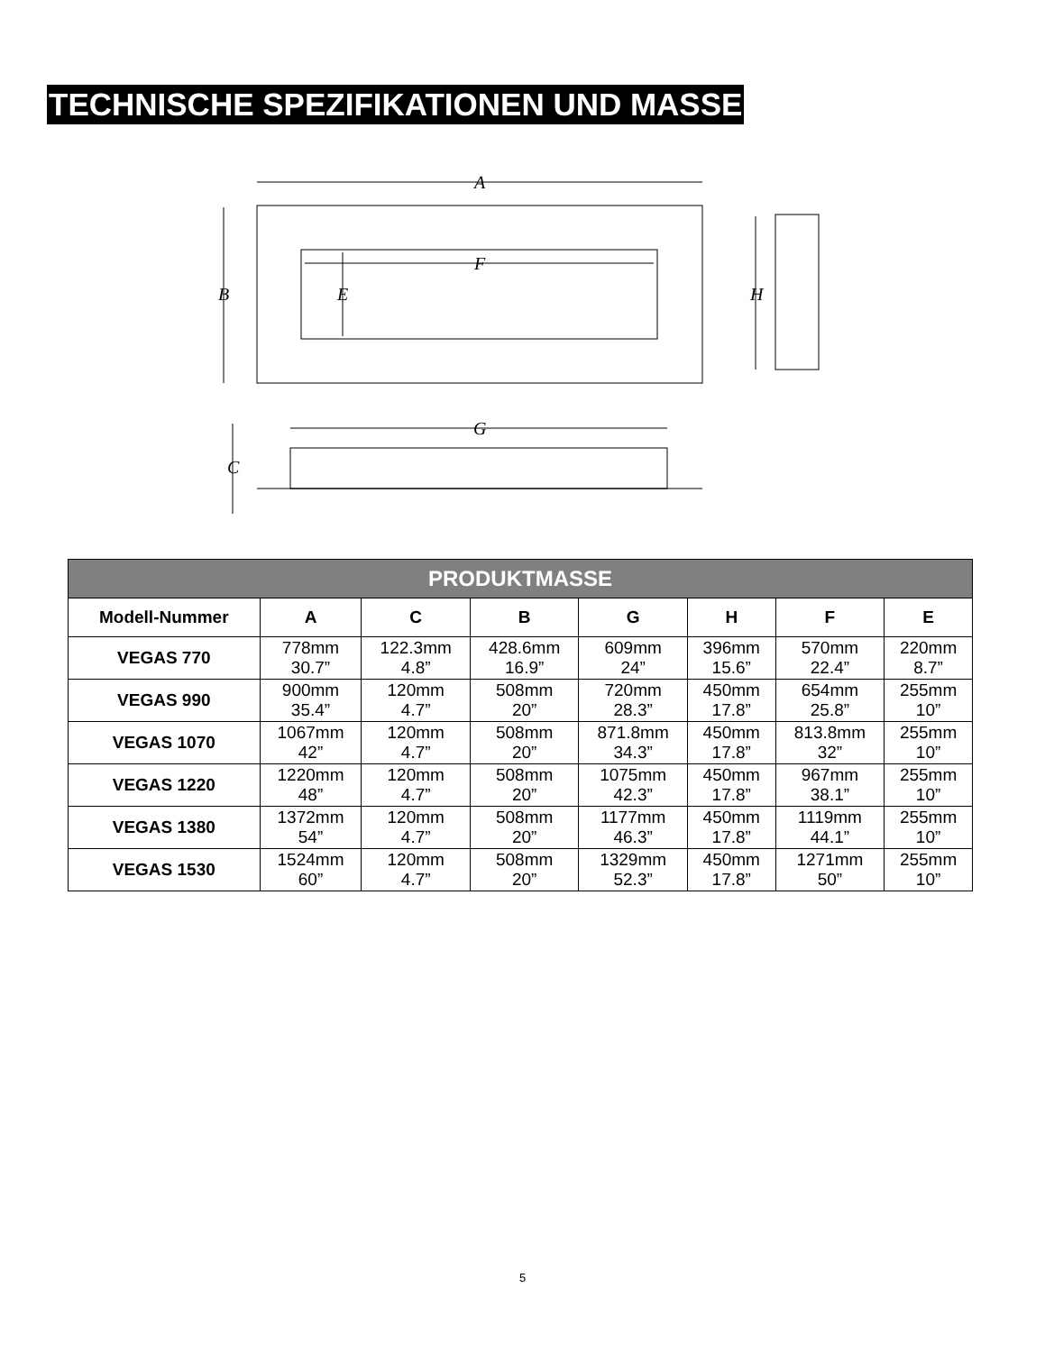TECHNISCHE SPEZIFIKATIONEN UND MASSE
A
B
F
E
H
G
C
| PRODUKTMASSE | | | | | | | |
| --- | --- | --- | --- | --- | --- | --- | --- |
| Modell-Nummer | A | C | B | G | H | F | E |
| VEGAS 770 | 778mm 30.7” | 122.3mm 4.8” | 428.6mm 16.9” | 609mm 24” | 396mm 15.6” | 570mm 22.4” | 220mm 8.7” |
| VEGAS 990 | 900mm 35.4” | 120mm 4.7” | 508mm 20” | 720mm 28.3” | 450mm 17.8” | 654mm 25.8” | 255mm 10” |
| VEGAS 1070 | 1067mm 42” | 120mm 4.7” | 508mm 20” | 871.8mm 34.3” | 450mm 17.8” | 813.8mm 32” | 255mm 10” |
| VEGAS 1220 | 1220mm 48” | 120mm 4.7” | 508mm 20” | 1075mm 42.3” | 450mm 17.8” | 967mm 38.1” | 255mm 10” |
| VEGAS 1380 | 1372mm 54” | 120mm 4.7” | 508mm 20” | 1177mm 46.3” | 450mm 17.8” | 1119mm 44.1” | 255mm 10” |
| VEGAS 1530 | 1524mm 60” | 120mm 4.7” | 508mm 20” | 1329mm 52.3” | 450mm 17.8” | 1271mm 50” | 255mm 10” |
5